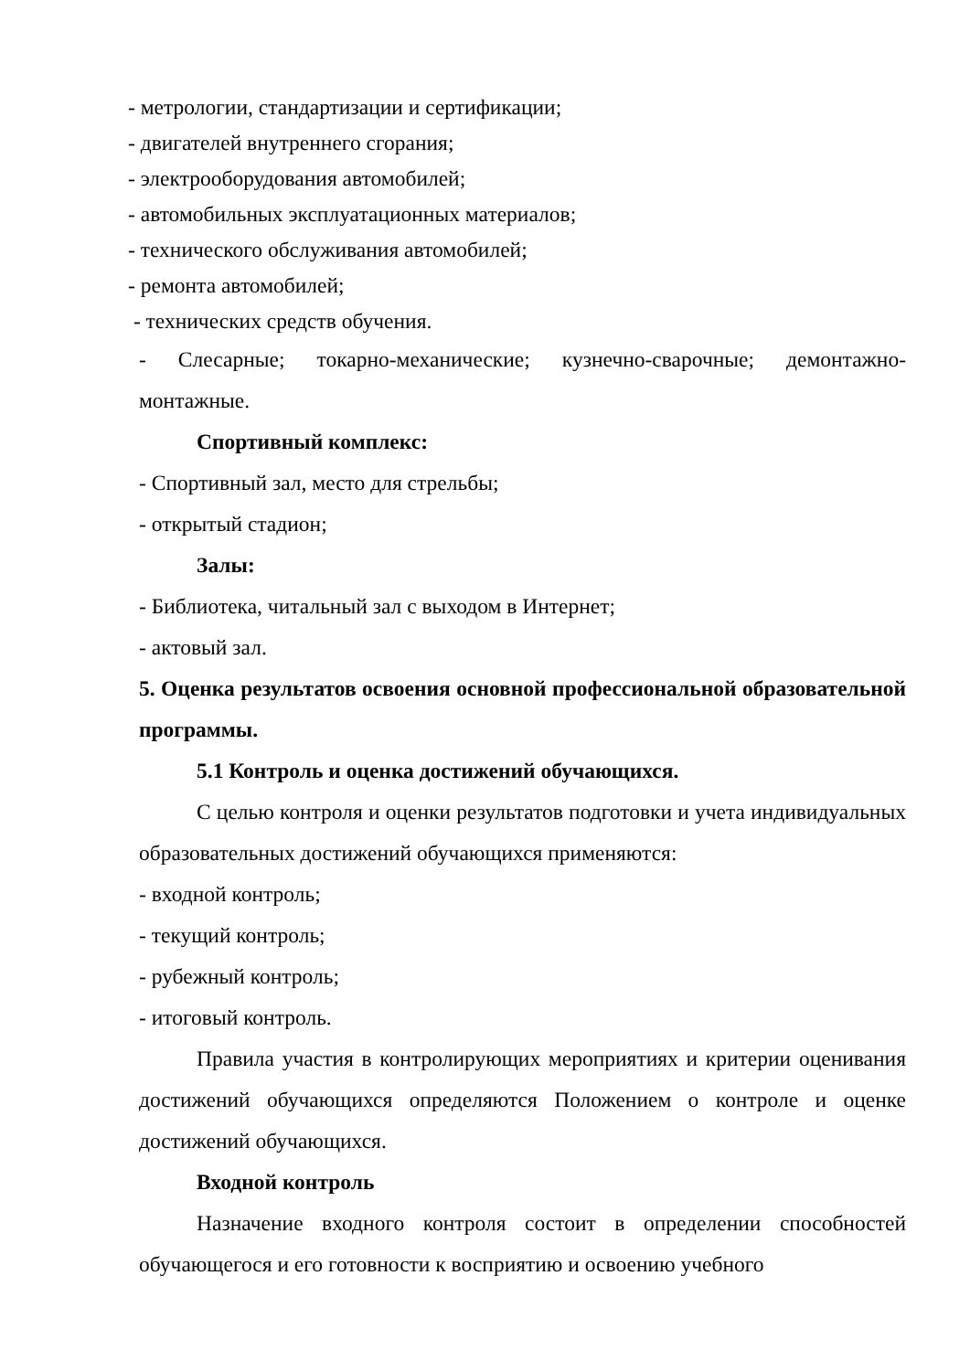- метрологии, стандартизации и сертификации;
- двигателей внутреннего сгорания;
- электрооборудования автомобилей;
- автомобильных эксплуатационных материалов;
- технического обслуживания автомобилей;
- ремонта автомобилей;
- технических средств обучения.
- Слесарные; токарно-механические; кузнечно-сварочные; демонтажно-монтажные.
Спортивный комплекс:
- Спортивный зал, место для стрельбы;
- открытый стадион;
Залы:
- Библиотека, читальный зал с выходом в Интернет;
- актовый зал.
5. Оценка результатов освоения основной профессиональной образовательной программы.
5.1 Контроль и оценка достижений обучающихся.
С целью контроля и оценки результатов подготовки и учета индивидуальных образовательных достижений обучающихся применяются:
- входной контроль;
- текущий контроль;
- рубежный контроль;
- итоговый контроль.
Правила участия в контролирующих мероприятиях и критерии оценивания достижений обучающихся определяются Положением о контроле и оценке достижений обучающихся.
Входной контроль
Назначение входного контроля состоит в определении способностей обучающегося и его готовности к восприятию и освоению учебного